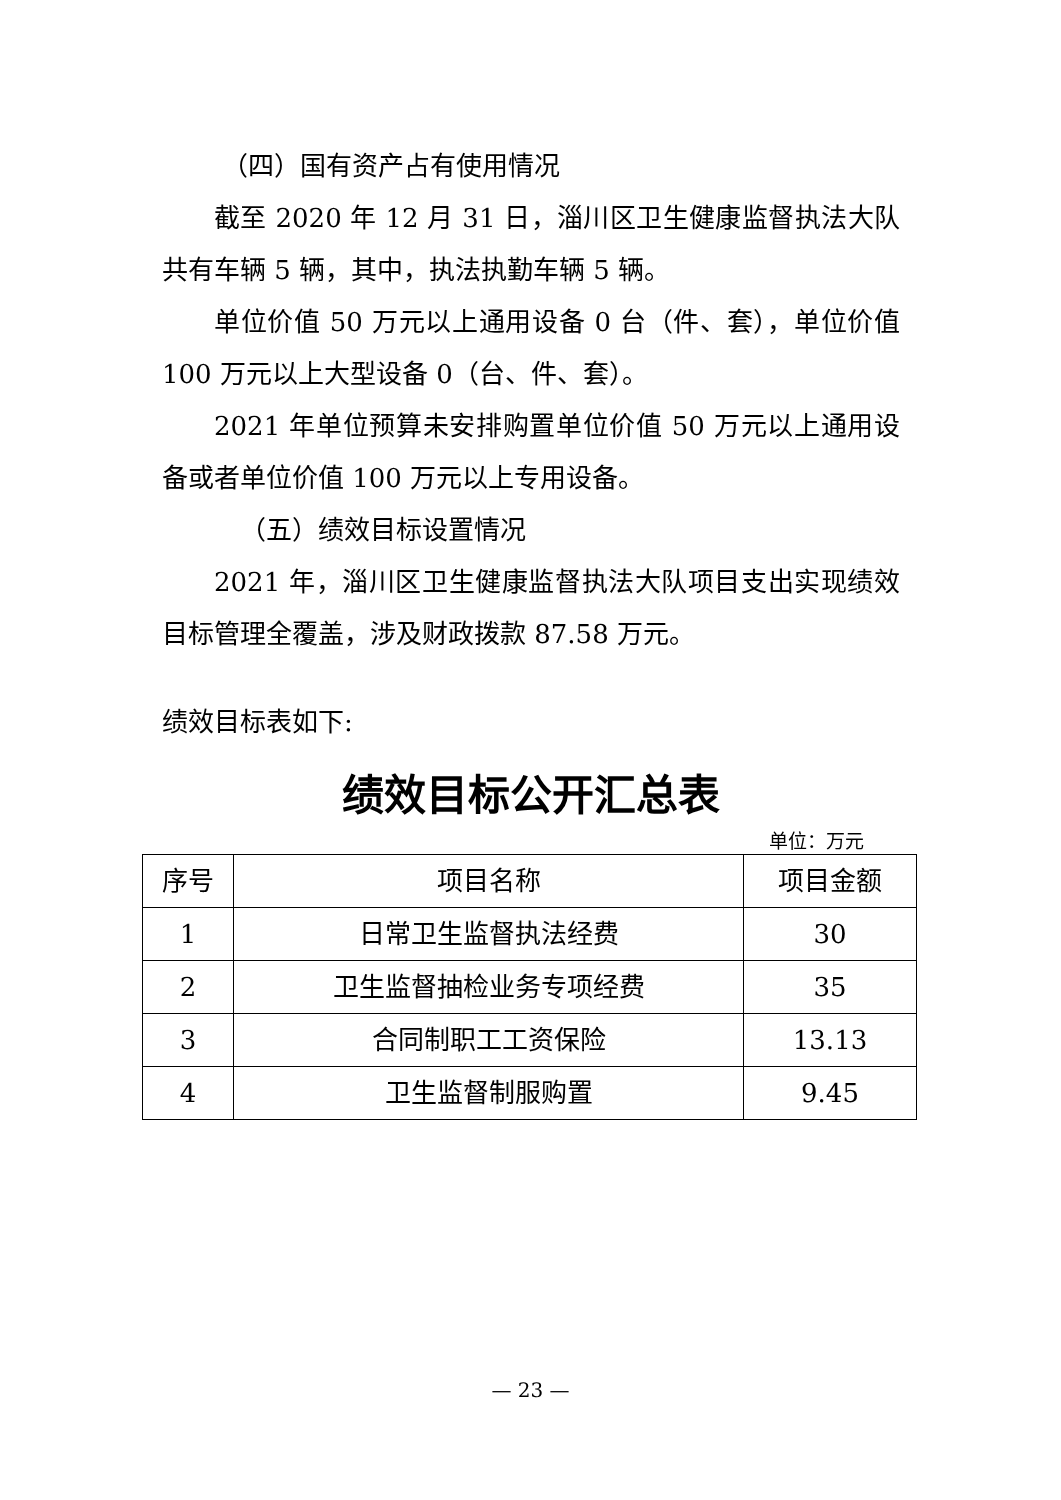（四）国有资产占有使用情况
截至 2020 年 12 月 31 日，淄川区卫生健康监督执法大队共有车辆 5 辆，其中，执法执勤车辆 5 辆。
单位价值 50 万元以上通用设备 0 台（件、套），单位价值 100 万元以上大型设备 0（台、件、套）。
2021 年单位预算未安排购置单位价值 50 万元以上通用设备或者单位价值 100 万元以上专用设备。
（五）绩效目标设置情况
2021 年，淄川区卫生健康监督执法大队项目支出实现绩效目标管理全覆盖，涉及财政拨款 87.58 万元。
绩效目标表如下:
绩效目标公开汇总表
单位：万元
| 序号 | 项目名称 | 项目金额 |
| --- | --- | --- |
| 1 | 日常卫生监督执法经费 | 30 |
| 2 | 卫生监督抽检业务专项经费 | 35 |
| 3 | 合同制职工工资保险 | 13.13 |
| 4 | 卫生监督制服购置 | 9.45 |
— 23 —